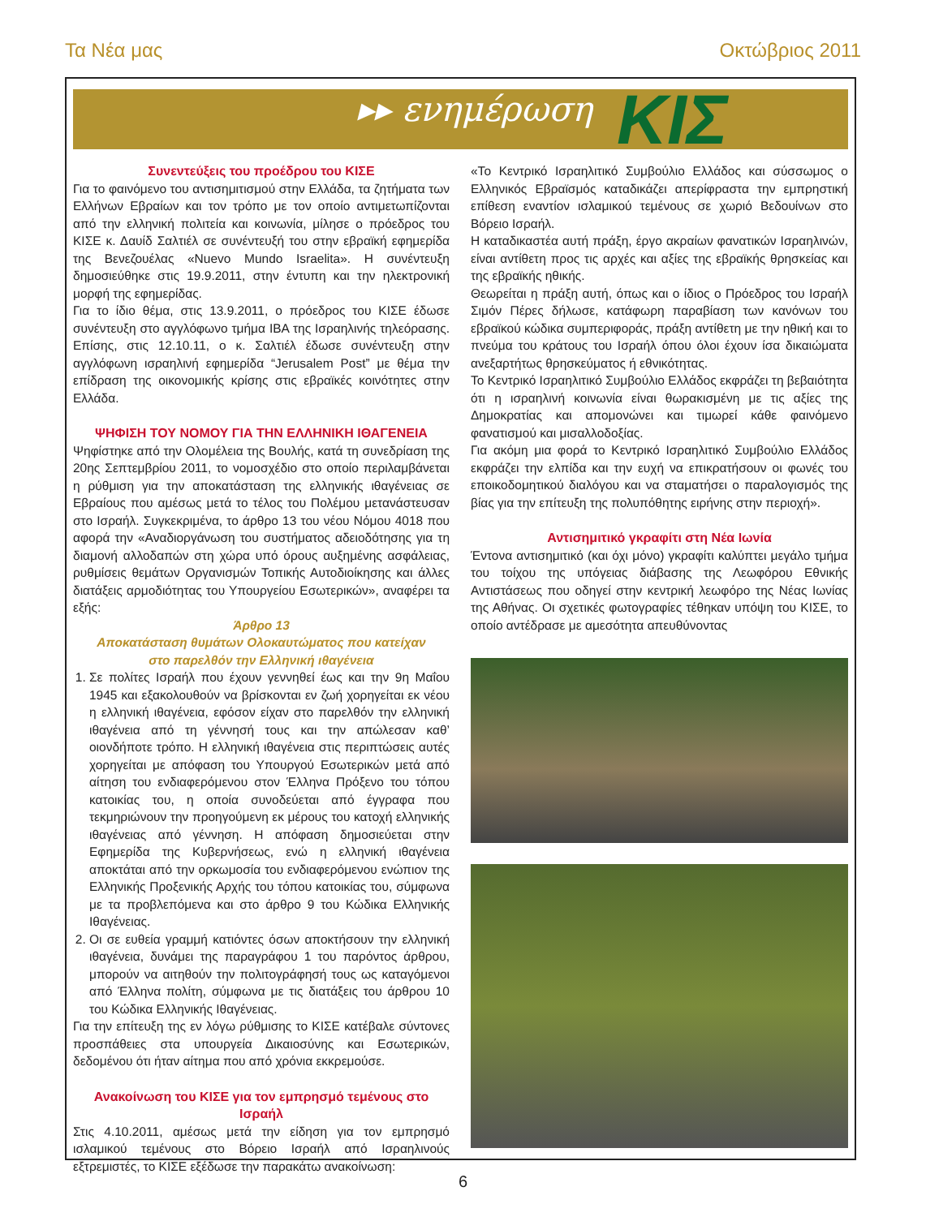Τα Νέα μας Οκτώβριος 2011
▸▸ ενημέρωση ΚΙΣ
Συνεντεύξεις του προέδρου του ΚΙΣΕ
Για το φαινόμενο του αντισημιτισμού στην Ελλάδα, τα ζητήματα των Ελλήνων Εβραίων και τον τρόπο με τον οποίο αντιμετωπίζονται από την ελληνική πολιτεία και κοινωνία, μίλησε ο πρόεδρος του ΚΙΣΕ κ. Δαυίδ Σαλτιέλ σε συνέντευξή του στην εβραϊκή εφημερίδα της Βενεζουέλας «Nuevo Mundo Israelita». Η συνέντευξη δημοσιεύθηκε στις 19.9.2011, στην έντυπη και την ηλεκτρονική μορφή της εφημερίδας.
Για το ίδιο θέμα, στις 13.9.2011, ο πρόεδρος του ΚΙΣΕ έδωσε συνέντευξη στο αγγλόφωνο τμήμα IBA της Ισραηλινής τηλεόρασης. Επίσης, στις 12.10.11, ο κ. Σαλτιέλ έδωσε συνέντευξη στην αγγλόφωνη ισραηλινή εφημερίδα “Jerusalem Post” με θέμα την επίδραση της οικονομικής κρίσης στις εβραϊκές κοινότητες στην Ελλάδα.
ΨΗΦΙΣΗ ΤΟΥ ΝΟΜΟΥ ΓΙΑ ΤΗΝ ΕΛΛΗΝΙΚΗ ΙΘΑΓΕΝΕΙΑ
Ψηφίστηκε από την Ολομέλεια της Βουλής, κατά τη συνεδρίαση της 20ης Σεπτεμβρίου 2011, το νομοσχέδιο στο οποίο περιλαμβάνεται η ρύθμιση για την αποκατάσταση της ελληνικής ιθαγένειας σε Εβραίους που αμέσως μετά το τέλος του Πολέμου μετανάστευσαν στο Ισραήλ. Συγκεκριμένα, το άρθρο 13 του νέου Νόμου 4018 που αφορά την «Αναδιοργάνωση του συστήματος αδειοδότησης για τη διαμονή αλλοδαπών στη χώρα υπό όρους αυξημένης ασφάλειας, ρυθμίσεις θεμάτων Οργανισμών Τοπικής Αυτοδιοίκησης και άλλες διατάξεις αρμοδιότητας του Υπουργείου Εσωτερικών», αναφέρει τα εξής:
Άρθρο 13
Αποκατάσταση θυμάτων Ολοκαυτώματος που κατείχαν
στο παρελθόν την Ελληνική ιθαγένεια
1. Σε πολίτες Ισραήλ που έχουν γεννηθεί έως και την 9η Μαΐου 1945 και εξακολουθούν να βρίσκονται εν ζωή χορηγείται εκ νέου η ελληνική ιθαγένεια, εφόσον είχαν στο παρελθόν την ελληνική ιθαγένεια από τη γέννησή τους και την απώλεσαν καθ’ οιονδήποτε τρόπο. Η ελληνική ιθαγένεια στις περιπτώσεις αυτές χορηγείται με απόφαση του Υπουργού Εσωτερικών μετά από αίτηση του ενδιαφερόμενου στον Έλληνα Πρόξενο του τόπου κατοικίας του, η οποία συνοδεύεται από έγγραφα που τεκμηριώνουν την προηγούμενη εκ μέρους του κατοχή ελληνικής ιθαγένειας από γέννηση. Η απόφαση δημοσιεύεται στην Εφημερίδα της Κυβερνήσεως, ενώ η ελληνική ιθαγένεια αποκτάται από την ορκωμοσία του ενδιαφερόμενου ενώπιον της Ελληνικής Προξενικής Αρχής του τόπου κατοικίας του, σύμφωνα με τα προβλεπόμενα και στο άρθρο 9 του Κώδικα Ελληνικής Ιθαγένειας.
2. Οι σε ευθεία γραμμή κατιόντες όσων αποκτήσουν την ελληνική ιθαγένεια, δυνάμει της παραγράφου 1 του παρόντος άρθρου, μπορούν να αιτηθούν την πολιτογράφησή τους ως καταγόμενοι από Έλληνα πολίτη, σύμφωνα με τις διατάξεις του άρθρου 10 του Κώδικα Ελληνικής Ιθαγένειας.
Για την επίτευξη της εν λόγω ρύθμισης το ΚΙΣΕ κατέβαλε σύντονες προσπάθειες στα υπουργεία Δικαιοσύνης και Εσωτερικών, δεδομένου ότι ήταν αίτημα που από χρόνια εκκρεμούσε.
Ανακοίνωση του ΚΙΣΕ για τον εμπρησμό τεμένους στο Ισραήλ
Στις 4.10.2011, αμέσως μετά την είδηση για τον εμπρησμό ισλαμικού τεμένους στο Βόρειο Ισραήλ από Ισραηλινούς εξτρεμιστές, το ΚΙΣΕ εξέδωσε την παρακάτω ανακοίνωση:
«Το Κεντρικό Ισραηλιτικό Συμβούλιο Ελλάδος και σύσσωμος ο Ελληνικός Εβραϊσμός καταδικάζει απερίφραστα την εμπρηστική επίθεση εναντίον ισλαμικού τεμένους σε χωριό Βεδουίνων στο Βόρειο Ισραήλ.
Η καταδικαστέα αυτή πράξη, έργο ακραίων φανατικών Ισραηλινών, είναι αντίθετη προς τις αρχές και αξίες της εβραϊκής θρησκείας και της εβραϊκής ηθικής.
Θεωρείται η πράξη αυτή, όπως και ο ίδιος ο Πρόεδρος του Ισραήλ Σιμόν Πέρες δήλωσε, κατάφωρη παραβίαση των κανόνων του εβραϊκού κώδικα συμπεριφοράς, πράξη αντίθετη με την ηθική και το πνεύμα του κράτους του Ισραήλ όπου όλοι έχουν ίσα δικαιώματα ανεξαρτήτως θρησκεύματος ή εθνικότητας.
Το Κεντρικό Ισραηλιτικό Συμβούλιο Ελλάδος εκφράζει τη βεβαιότητα ότι η ισραηλινή κοινωνία είναι θωρακισμένη με τις αξίες της Δημοκρατίας και απομονώνει και τιμωρεί κάθε φαινόμενο φανατισμού και μισαλλοδοξίας.
Για ακόμη μια φορά το Κεντρικό Ισραηλιτικό Συμβούλιο Ελλάδος εκφράζει την ελπίδα και την ευχή να επικρατήσουν οι φωνές του εποικοδομητικού διαλόγου και να σταματήσει ο παραλογισμός της βίας για την επίτευξη της πολυπόθητης ειρήνης στην περιοχή».
Αντισημιτικό γκραφίτι στη Νέα Ιωνία
Έντονα αντισημιτικό (και όχι μόνο) γκραφίτι καλύπτει μεγάλο τμήμα του τοίχου της υπόγειας διάβασης της Λεωφόρου Εθνικής Αντιστάσεως που οδηγεί στην κεντρική λεωφόρο της Νέας Ιωνίας της Αθήνας. Οι σχετικές φωτογραφίες τέθηκαν υπόψη του ΚΙΣΕ, το οποίο αντέδρασε με αμεσότητα απευθύνοντας
6